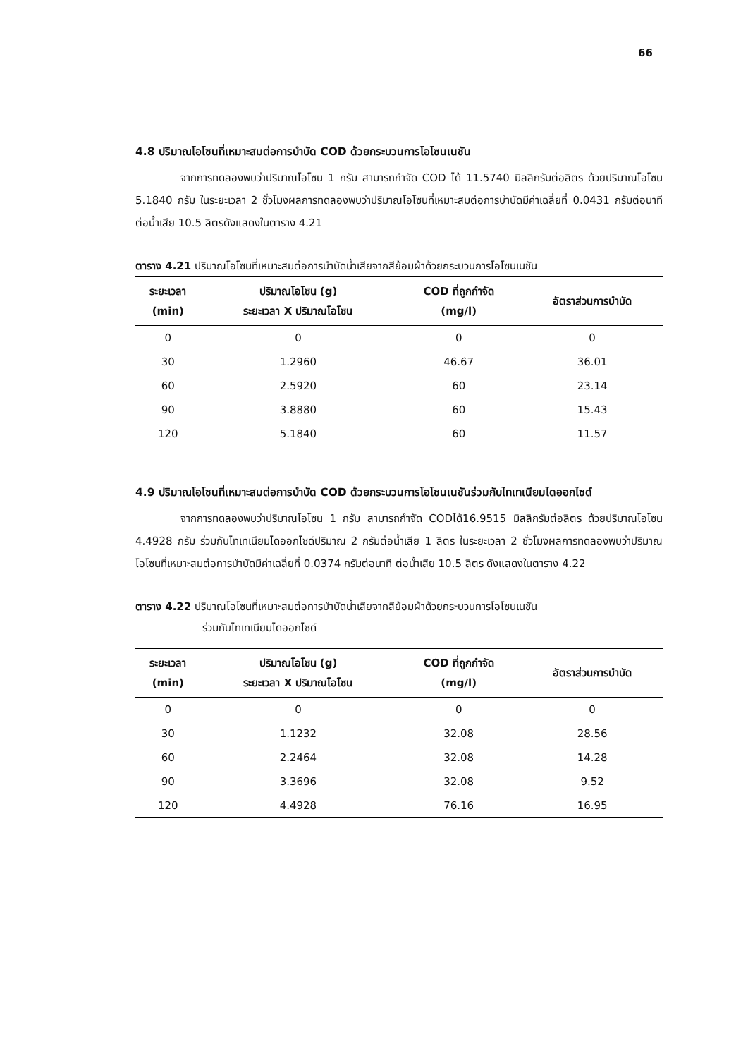66
4.8 ปริมาณโอโซนที่เหมาะสมต่อการบำบัด COD ด้วยกระบวนการโอโซนเนชัน
จากการทดลองพบว่าปริมาณโอโซน 1 กรัม สามารถกำจัด COD ได้ 11.5740 มิลลิกรัมต่อลิตร ด้วยปริมาณโอโซน 5.1840 กรัม ในระยะเวลา 2 ชั่วโมงผลการทดลองพบว่าปริมาณโอโซนที่เหมาะสมต่อการบำบัดมีค่าเฉลี่ยที่ 0.0431 กรัมต่อนาที ต่อน้ำเสีย 10.5 ลิตรดังแสดงในตาราง 4.21
ตาราง 4.21 ปริมาณโอโซนที่เหมาะสมต่อการบำบัดน้ำเสียจากสีย้อมผ้าด้วยกระบวนการโอโซนเนชัน
| ระยะเวลา (min) | ปริมาณโอโซน (g) ระยะเวลา X ปริมาณโอโซน | COD ที่ถูกกำจัด (mg/l) | อัตราส่วนการบำบัด |
| --- | --- | --- | --- |
| 0 | 0 | 0 | 0 |
| 30 | 1.2960 | 46.67 | 36.01 |
| 60 | 2.5920 | 60 | 23.14 |
| 90 | 3.8880 | 60 | 15.43 |
| 120 | 5.1840 | 60 | 11.57 |
4.9 ปริมาณโอโซนที่เหมาะสมต่อการบำบัด COD ด้วยกระบวนการโอโซนเนชันร่วมกับไทเทเนียมไดออกไซด์
จากการทดลองพบว่าปริมาณโอโซน 1 กรัม สามารถกำจัด CODได้16.9515 มิลลิกรัมต่อลิตร ด้วยปริมาณโอโซน 4.4928 กรัม ร่วมกับไทเทเนียมไดออกไซด์ปริมาณ 2 กรัมต่อน้ำเสีย 1 ลิตร ในระยะเวลา 2 ชั่วโมงผลการทดลองพบว่าปริมาณโอโซนที่เหมาะสมต่อการบำบัดมีค่าเฉลี่ยที่ 0.0374 กรัมต่อนาที ต่อน้ำเสีย 10.5 ลิตร ดังแสดงในตาราง 4.22
ตาราง 4.22 ปริมาณโอโซนที่เหมาะสมต่อการบำบัดน้ำเสียจากสีย้อมผ้าด้วยกระบวนการโอโซนเนชัน
ร่วมกับไทเทเนียมไดออกไซด์
| ระยะเวลา (min) | ปริมาณโอโซน (g) ระยะเวลา X ปริมาณโอโซน | COD ที่ถูกกำจัด (mg/l) | อัตราส่วนการบำบัด |
| --- | --- | --- | --- |
| 0 | 0 | 0 | 0 |
| 30 | 1.1232 | 32.08 | 28.56 |
| 60 | 2.2464 | 32.08 | 14.28 |
| 90 | 3.3696 | 32.08 | 9.52 |
| 120 | 4.4928 | 76.16 | 16.95 |